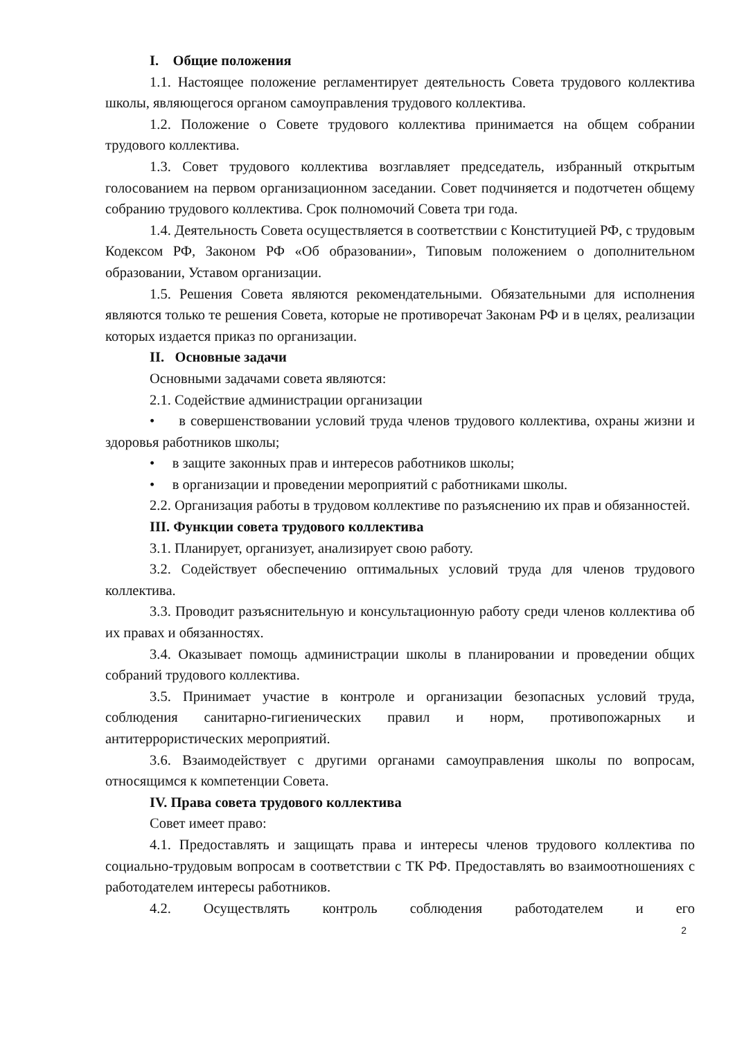I. Общие положения
1.1. Настоящее положение регламентирует деятельность Совета трудового коллектива школы, являющегося органом самоуправления трудового коллектива.
1.2. Положение о Совете трудового коллектива принимается на общем собрании трудового коллектива.
1.3. Совет трудового коллектива возглавляет председатель, избранный открытым голосованием на первом организационном заседании. Совет подчиняется и подотчетен общему собранию трудового коллектива. Срок полномочий Совета три года.
1.4. Деятельность Совета осуществляется в соответствии с Конституцией РФ, с трудовым Кодексом РФ, Законом РФ «Об образовании», Типовым положением о дополнительном образовании, Уставом организации.
1.5. Решения Совета являются рекомендательными. Обязательными для исполнения являются только те решения Совета, которые не противоречат Законам РФ и в целях, реализации которых издается приказ по организации.
II. Основные задачи
Основными задачами совета являются:
2.1. Содействие администрации организации
• в совершенствовании условий труда членов трудового коллектива, охраны жизни и здоровья работников школы;
• в защите законных прав и интересов работников школы;
• в организации и проведении мероприятий с работниками школы.
2.2. Организация работы в трудовом коллективе по разъяснению их прав и обязанностей.
III. Функции совета трудового коллектива
3.1. Планирует, организует, анализирует свою работу.
3.2. Содействует обеспечению оптимальных условий труда для членов трудового коллектива.
3.3. Проводит разъяснительную и консультационную работу среди членов коллектива об их правах и обязанностях.
3.4. Оказывает помощь администрации школы в планировании и проведении общих собраний трудового коллектива.
3.5. Принимает участие в контроле и организации безопасных условий труда, соблюдения санитарно-гигиенических правил и норм, противопожарных и антитеррористических мероприятий.
3.6. Взаимодействует с другими органами самоуправления школы по вопросам, относящимся к компетенции Совета.
IV. Права совета трудового коллектива
Совет имеет право:
4.1. Предоставлять и защищать права и интересы членов трудового коллектива по социально-трудовым вопросам в соответствии с ТК РФ. Предоставлять во взаимоотношениях с работодателем интересы работников.
4.2. Осуществлять контроль соблюдения работодателем и его
2